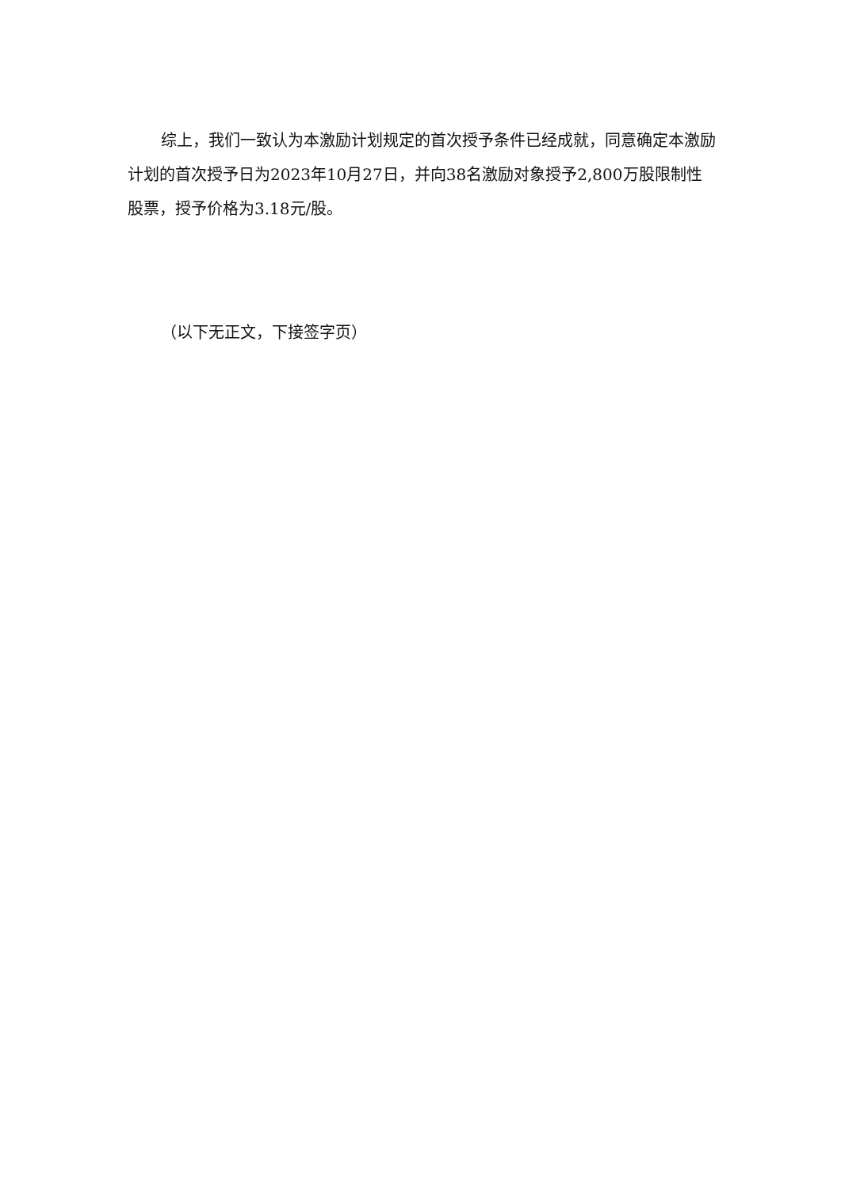综上，我们一致认为本激励计划规定的首次授予条件已经成就，同意确定本激励计划的首次授予日为2023年10月27日，并向38名激励对象授予2,800万股限制性股票，授予价格为3.18元/股。
（以下无正文，下接签字页）